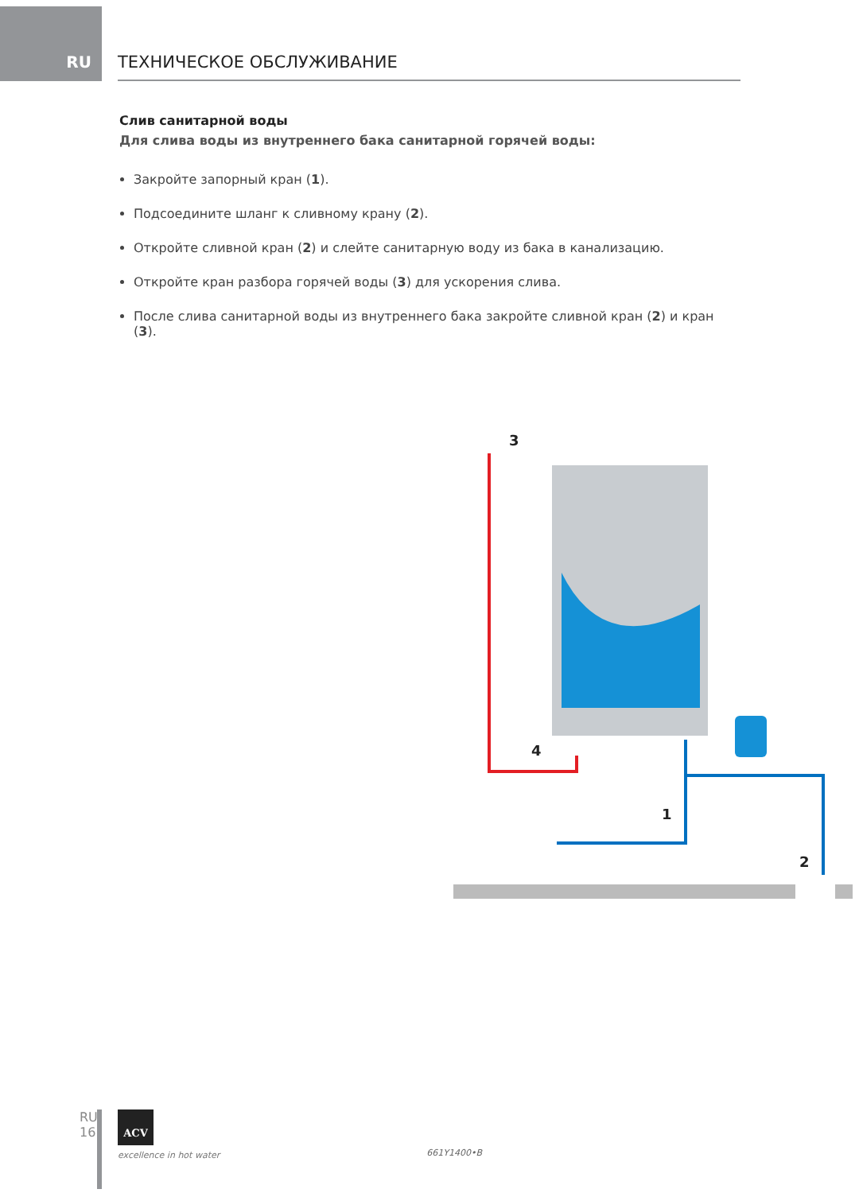RU
ТЕХНИЧЕСКОЕ ОБСЛУЖИВАНИЕ
Слив санитарной воды
Для слива воды из внутреннего бака санитарной горячей воды:
Закройте запорный кран (1).
Подсоедините шланг к сливному крану (2).
Откройте сливной кран (2) и слейте санитарную воду из бака в канализацию.
Откройте кран разбора горячей воды (3) для ускорения слива.
После слива санитарной воды из внутреннего бака закройте сливной кран (2) и кран (3).
3
4
1
2
RU
16
ACV
excellence in hot water
661Y1400•B